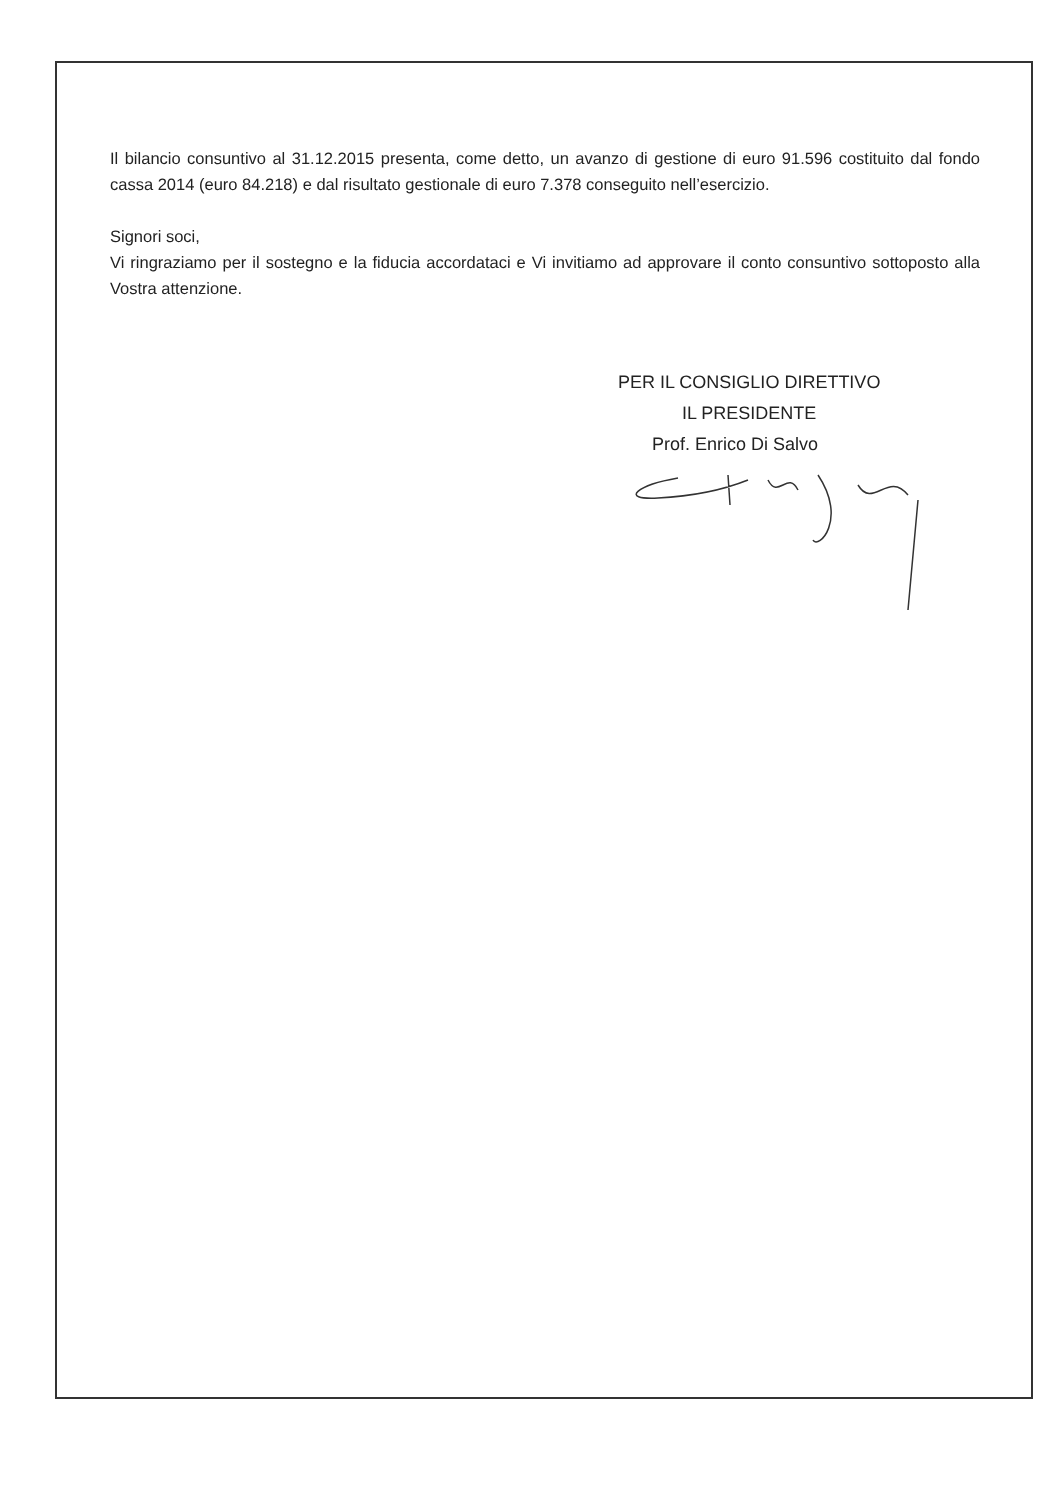Il bilancio consuntivo al 31.12.2015 presenta, come detto, un avanzo di gestione di euro 91.596 costituito dal fondo cassa 2014 (euro 84.218) e dal risultato gestionale di euro 7.378 conseguito nell’esercizio.
Signori soci,
Vi ringraziamo per il sostegno e la fiducia accordataci e Vi invitiamo ad approvare il conto consuntivo sottoposto alla Vostra attenzione.
PER IL CONSIGLIO DIRETTIVO
IL PRESIDENTE
Prof. Enrico Di Salvo